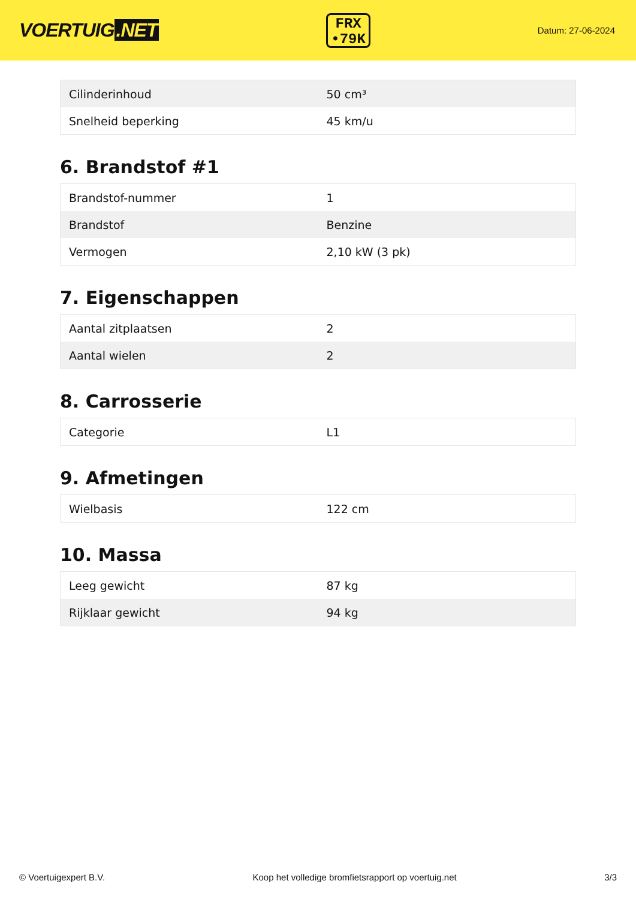VOERTUIG.NET
FRX
•79K
Datum: 27-06-2024
| Cilinderinhoud | 50 cm³ |
| Snelheid beperking | 45 km/u |
6. Brandstof #1
| Brandstof-nummer | 1 |
| Brandstof | Benzine |
| Vermogen | 2,10 kW (3 pk) |
7. Eigenschappen
| Aantal zitplaatsen | 2 |
| Aantal wielen | 2 |
8. Carrosserie
| Categorie | L1 |
9. Afmetingen
| Wielbasis | 122 cm |
10. Massa
| Leeg gewicht | 87 kg |
| Rijklaar gewicht | 94 kg |
© Voertuigexpert B.V. Koop het volledige bromfietsrapport op voertuig.net 3/3